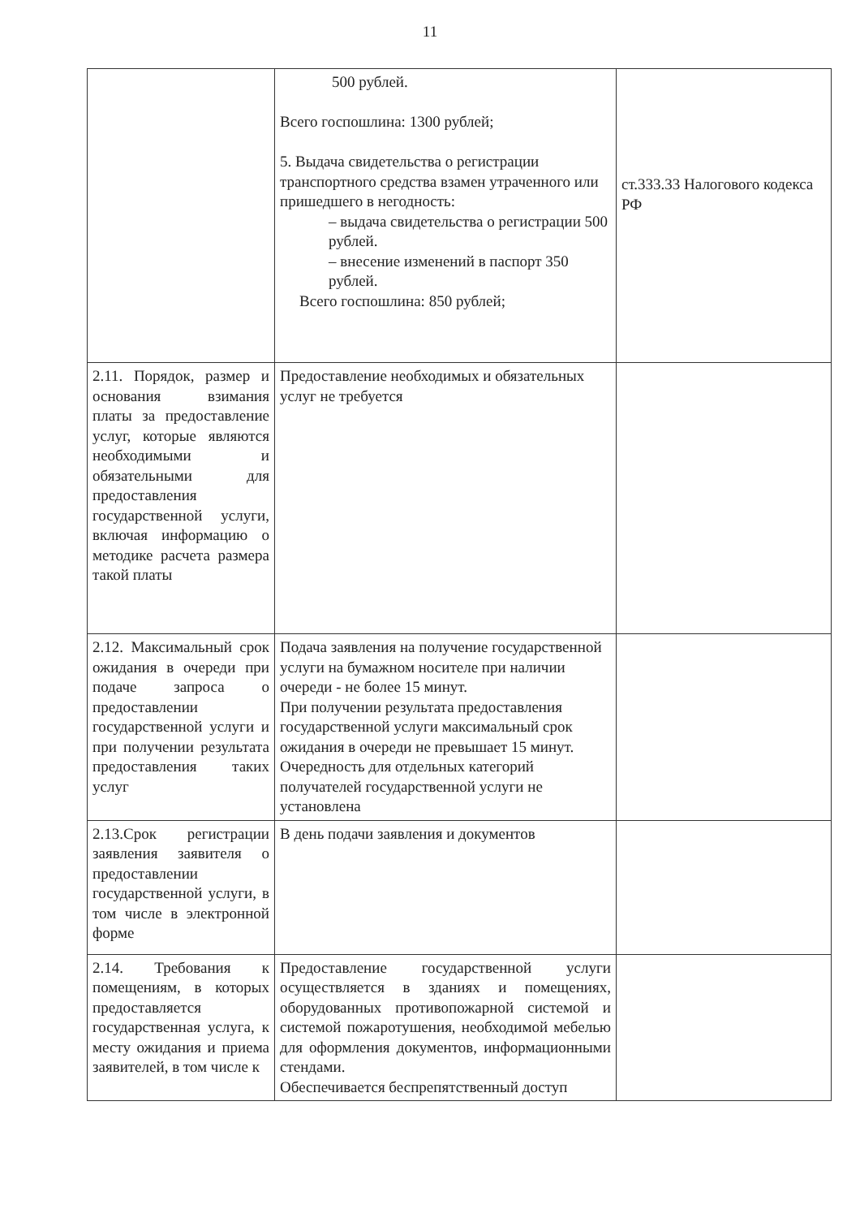11
| | 500 рублей. Всего госпошлина: 1300 рублей; 5. Выдача свидетельства о регистрации транспортного средства взамен утраченного или пришедшего в негодность: – выдача свидетельства о регистрации 500 рублей. – внесение изменений в паспорт 350 рублей. Всего госпошлина: 850 рублей; | ст.333.33 Налогового кодекса РФ |
| 2.11. Порядок, размер и основания взимания платы за предоставление услуг, которые являются необходимыми и обязательными для предоставления государственной услуги, включая информацию о методике расчета размера такой платы | Предоставление необходимых и обязательных услуг не требуется | |
| 2.12. Максимальный срок ожидания в очереди при подаче запроса о предоставлении государственной услуги и при получении результата предоставления таких услуг | Подача заявления на получение государственной услуги на бумажном носителе при наличии очереди - не более 15 минут. При получении результата предоставления государственной услуги максимальный срок ожидания в очереди не превышает 15 минут. Очередность для отдельных категорий получателей государственной услуги не установлена | |
| 2.13.Срок регистрации заявления заявителя о предоставлении государственной услуги, в том числе в электронной форме | В день подачи заявления и документов | |
| 2.14. Требования к помещениям, в которых предоставляется государственная услуга, к месту ожидания и приема заявителей, в том числе к | Предоставление государственной услуги осуществляется в зданиях и помещениях, оборудованных противопожарной системой и системой пожаротушения, необходимой мебелью для оформления документов, информационными стендами. Обеспечивается беспрепятственный доступ | |